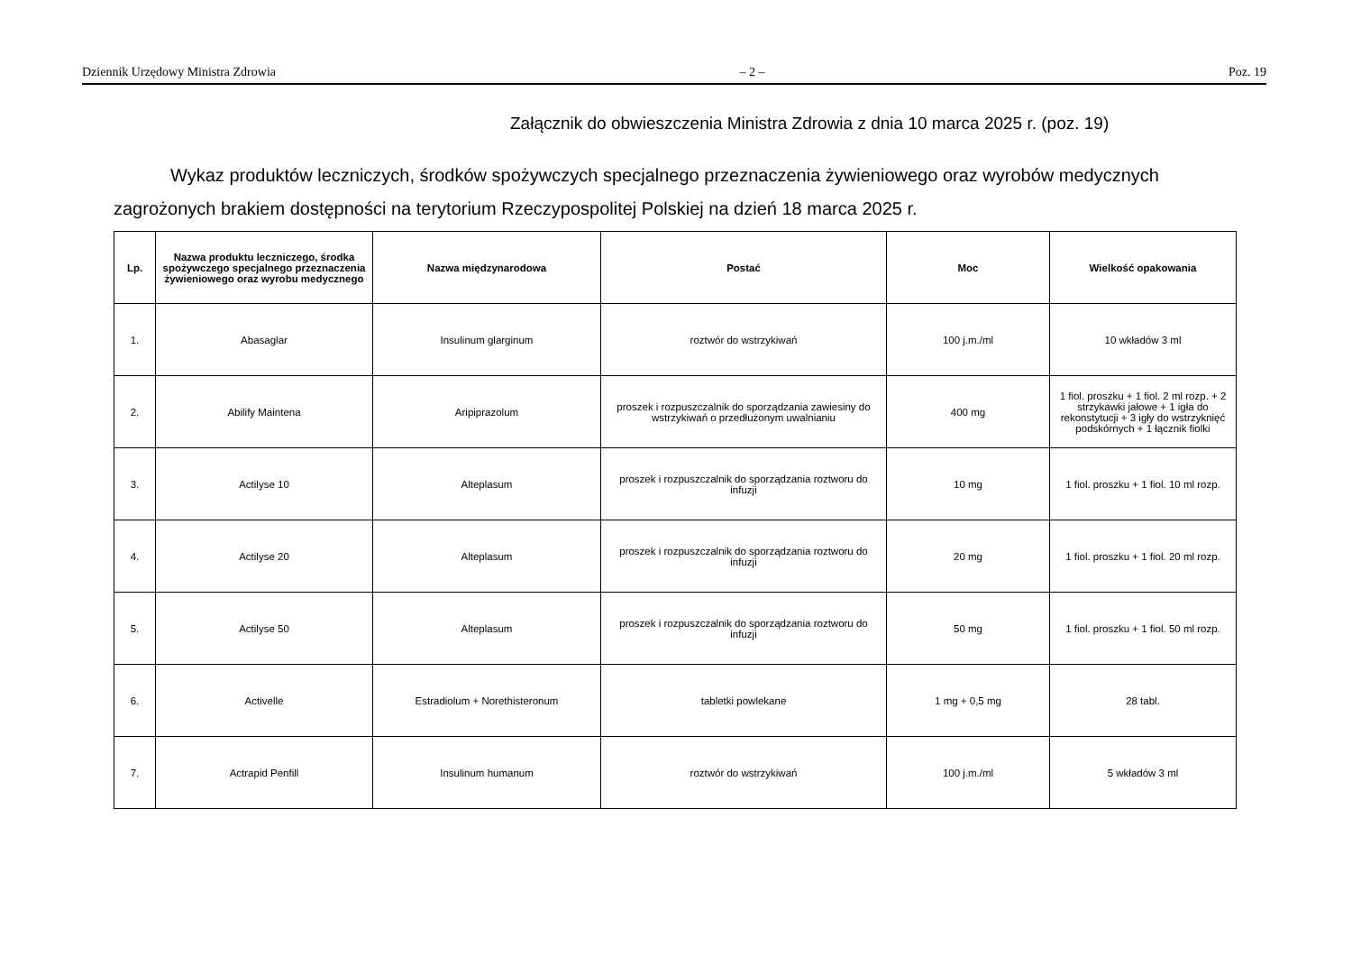Dziennik Urzędowy Ministra Zdrowia – 2 – Poz. 19
Załącznik do obwieszczenia Ministra Zdrowia z dnia 10 marca 2025 r. (poz. 19)
Wykaz produktów leczniczych, środków spożywczych specjalnego przeznaczenia żywieniowego oraz wyrobów medycznych zagrożonych brakiem dostępności na terytorium Rzeczypospolitej Polskiej na dzień 18 marca 2025 r.
| Lp. | Nazwa produktu leczniczego, środka spożywczego specjalnego przeznaczenia żywieniowego oraz wyrobu medycznego | Nazwa międzynarodowa | Postać | Moc | Wielkość opakowania |
| --- | --- | --- | --- | --- | --- |
| 1. | Abasaglar | Insulinum glarginum | roztwór do wstrzykiwań | 100 j.m./ml | 10 wkładów 3 ml |
| 2. | Abilify Maintena | Aripiprazolum | proszek i rozpuszczalnik do sporządzania zawiesiny do wstrzykiwań o przedłużonym uwalnianiu | 400 mg | 1 fiol. proszku + 1 fiol. 2 ml rozp. + 2 strzykawki jałowe + 1 igła do rekonstytucji + 3 igły do wstrzyknięć podskórnych + 1 łącznik fiolki |
| 3. | Actilyse 10 | Alteplasum | proszek i rozpuszczalnik do sporządzania roztworu do infuzji | 10 mg | 1 fiol. proszku + 1 fiol. 10 ml rozp. |
| 4. | Actilyse 20 | Alteplasum | proszek i rozpuszczalnik do sporządzania roztworu do infuzji | 20 mg | 1 fiol. proszku + 1 fiol. 20 ml rozp. |
| 5. | Actilyse 50 | Alteplasum | proszek i rozpuszczalnik do sporządzania roztworu do infuzji | 50 mg | 1 fiol. proszku + 1 fiol. 50 ml rozp. |
| 6. | Activelle | Estradiolum + Norethisteronum | tabletki powlekane | 1 mg + 0,5 mg | 28 tabl. |
| 7. | Actrapid Penfill | Insulinum humanum | roztwór do wstrzykiwań | 100 j.m./ml | 5 wkładów 3 ml |